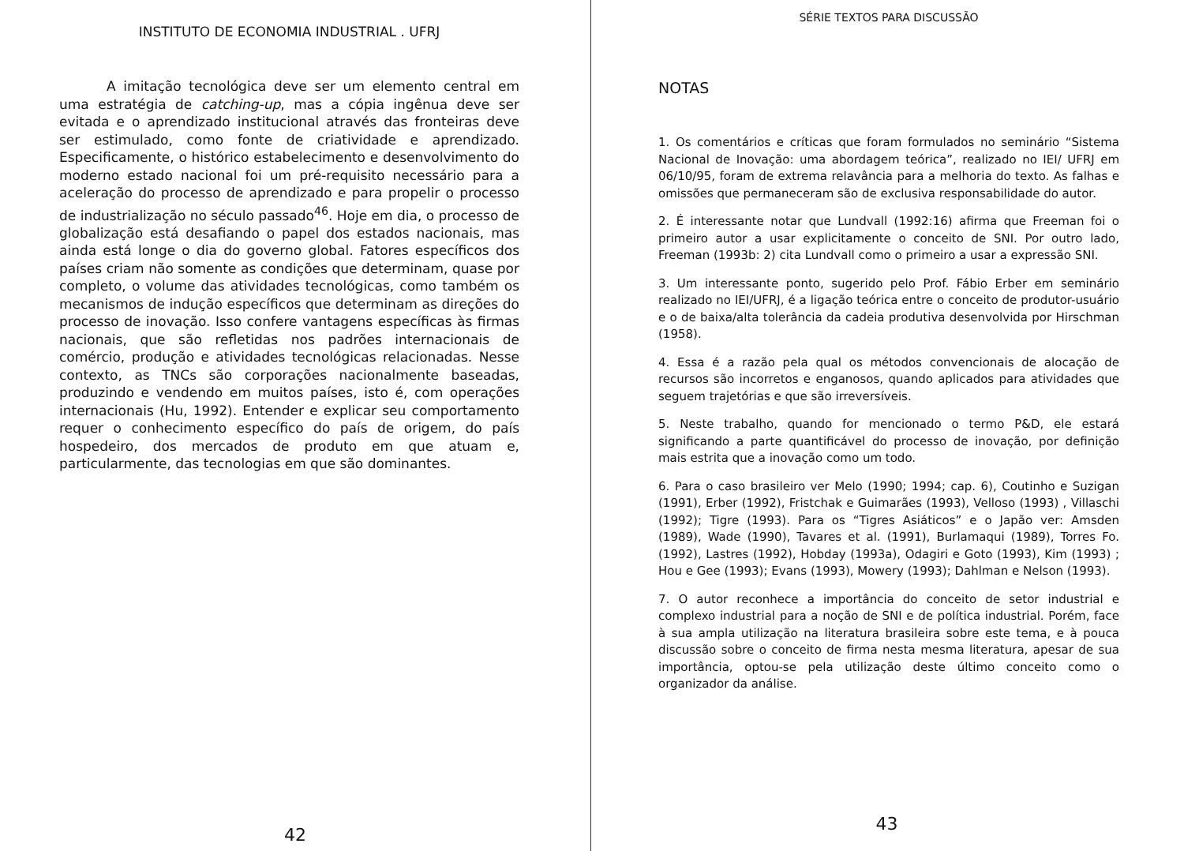INSTITUTO DE ECONOMIA INDUSTRIAL . UFRJ
A imitação tecnológica deve ser um elemento central em uma estratégia de catching-up, mas a cópia ingênua deve ser evitada e o aprendizado institucional através das fronteiras deve ser estimulado, como fonte de criatividade e aprendizado. Especificamente, o histórico estabelecimento e desenvolvimento do moderno estado nacional foi um pré-requisito necessário para a aceleração do processo de aprendizado e para propelir o processo de industrialização no século passado<sup>46</sup>. Hoje em dia, o processo de globalização está desafiando o papel dos estados nacionais, mas ainda está longe o dia do governo global. Fatores específicos dos países criam não somente as condições que determinam, quase por completo, o volume das atividades tecnológicas, como também os mecanismos de indução específicos que determinam as direções do processo de inovação. Isso confere vantagens específicas às firmas nacionais, que são refletidas nos padrões internacionais de comércio, produção e atividades tecnológicas relacionadas. Nesse contexto, as TNCs são corporações nacionalmente baseadas, produzindo e vendendo em muitos países, isto é, com operações internacionais (Hu, 1992). Entender e explicar seu comportamento requer o conhecimento específico do país de origem, do país hospedeiro, dos mercados de produto em que atuam e, particularmente, das tecnologias em que são dominantes.
42
SÉRIE TEXTOS PARA DISCUSSÃO
NOTAS
1. Os comentários e críticas que foram formulados no seminário “Sistema Nacional de Inovação: uma abordagem teórica”, realizado no IEI/ UFRJ em 06/10/95, foram de extrema relavância para a melhoria do texto. As falhas e omissões que permaneceram são de exclusiva responsabilidade do autor.
2. É interessante notar que Lundvall (1992:16) afirma que Freeman foi o primeiro autor a usar explicitamente o conceito de SNI. Por outro lado, Freeman (1993b: 2) cita Lundvall como o primeiro a usar a expressão SNI.
3. Um interessante ponto, sugerido pelo Prof. Fábio Erber em seminário realizado no IEI/UFRJ, é a ligação teórica entre o conceito de produtor-usuário e o de baixa/alta tolerância da cadeia produtiva desenvolvida por Hirschman (1958).
4. Essa é a razão pela qual os métodos convencionais de alocação de recursos são incorretos e enganosos, quando aplicados para atividades que seguem trajetórias e que são irreversíveis.
5. Neste trabalho, quando for mencionado o termo P&D, ele estará significando a parte quantificável do processo de inovação, por definição mais estrita que a inovação como um todo.
6. Para o caso brasileiro ver Melo (1990; 1994; cap. 6), Coutinho e Suzigan (1991), Erber (1992), Fristchak e Guimarães (1993), Velloso (1993) , Villaschi (1992); Tigre (1993). Para os “Tigres Asiáticos” e o Japão ver: Amsden (1989), Wade (1990), Tavares et al. (1991), Burlamaqui (1989), Torres Fo. (1992), Lastres (1992), Hobday (1993a), Odagiri e Goto (1993), Kim (1993) ; Hou e Gee (1993); Evans (1993), Mowery (1993); Dahlman e Nelson (1993).
7. O autor reconhece a importância do conceito de setor industrial e complexo industrial para a noção de SNI e de política industrial. Porém, face à sua ampla utilização na literatura brasileira sobre este tema, e à pouca discussão sobre o conceito de firma nesta mesma literatura, apesar de sua importância, optou-se pela utilização deste último conceito como o organizador da análise.
43